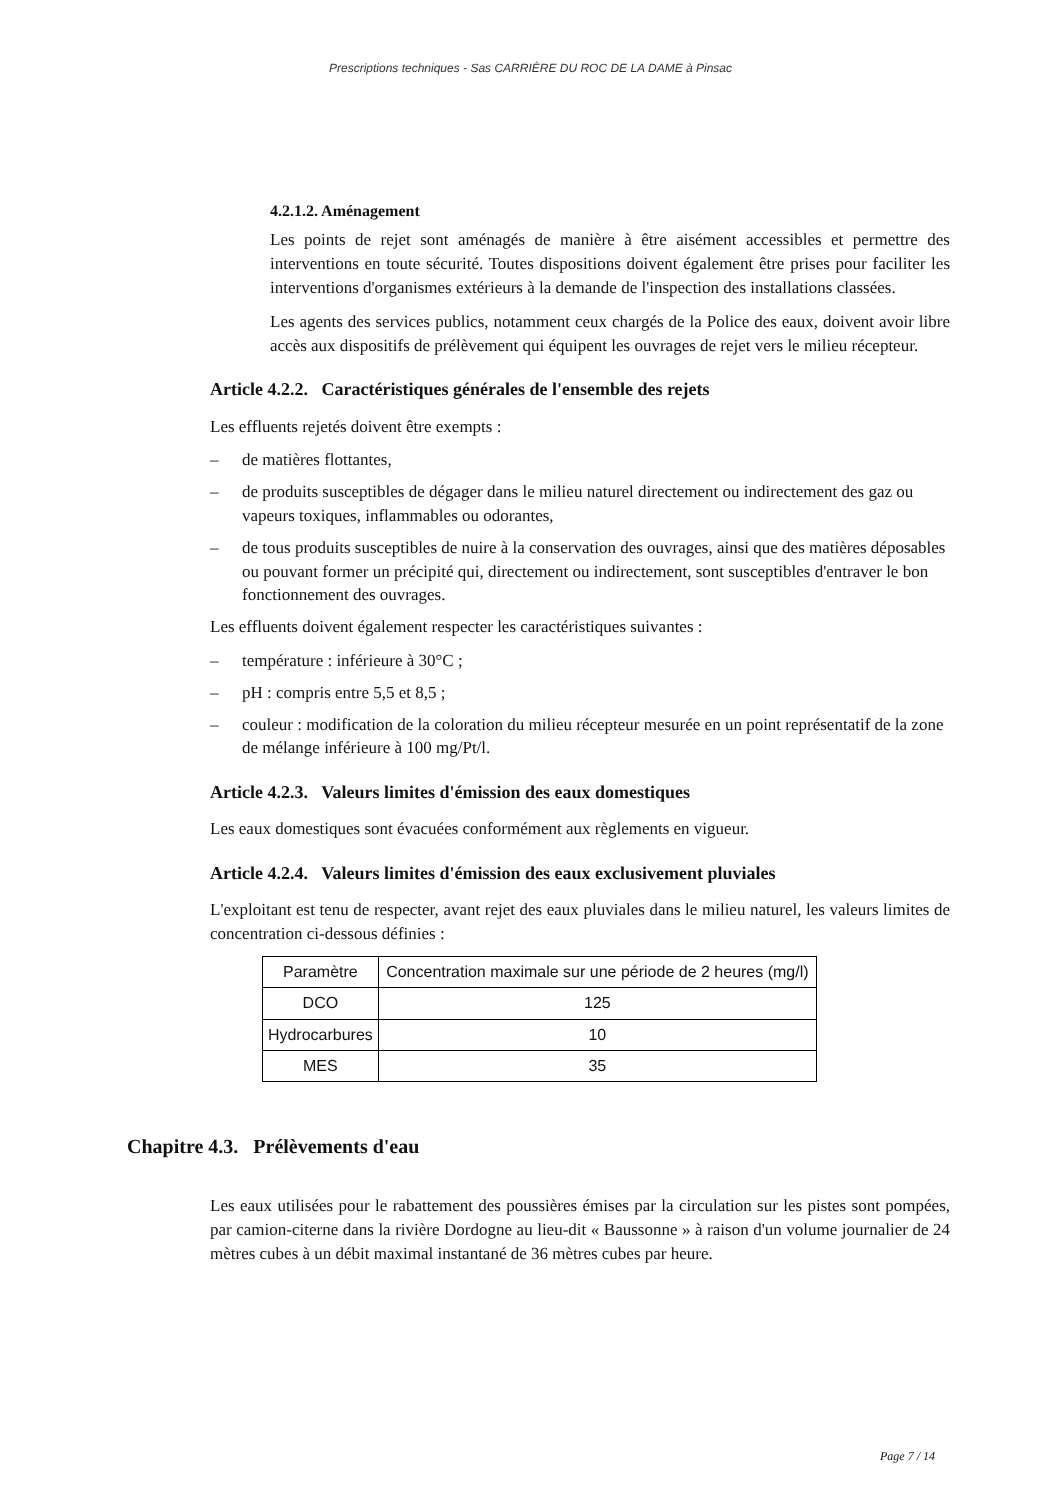Prescriptions techniques - Sas CARRIÈRE DU ROC DE LA DAME à Pinsac
4.2.1.2. Aménagement
Les points de rejet sont aménagés de manière à être aisément accessibles et permettre des interventions en toute sécurité. Toutes dispositions doivent également être prises pour faciliter les interventions d'organismes extérieurs à la demande de l'inspection des installations classées.
Les agents des services publics, notamment ceux chargés de la Police des eaux, doivent avoir libre accès aux dispositifs de prélèvement qui équipent les ouvrages de rejet vers le milieu récepteur.
Article 4.2.2. Caractéristiques générales de l'ensemble des rejets
Les effluents rejetés doivent être exempts :
– de matières flottantes,
– de produits susceptibles de dégager dans le milieu naturel directement ou indirectement des gaz ou vapeurs toxiques, inflammables ou odorantes,
– de tous produits susceptibles de nuire à la conservation des ouvrages, ainsi que des matières déposables ou pouvant former un précipité qui, directement ou indirectement, sont susceptibles d'entraver le bon fonctionnement des ouvrages.
Les effluents doivent également respecter les caractéristiques suivantes :
– température : inférieure à 30°C ;
– pH : compris entre 5,5 et 8,5 ;
– couleur : modification de la coloration du milieu récepteur mesurée en un point représentatif de la zone de mélange inférieure à 100 mg/Pt/l.
Article 4.2.3. Valeurs limites d'émission des eaux domestiques
Les eaux domestiques sont évacuées conformément aux règlements en vigueur.
Article 4.2.4. Valeurs limites d'émission des eaux exclusivement pluviales
L'exploitant est tenu de respecter, avant rejet des eaux pluviales dans le milieu naturel, les valeurs limites de concentration ci-dessous définies :
| Paramètre | Concentration maximale sur une période de 2 heures (mg/l) |
| --- | --- |
| DCO | 125 |
| Hydrocarbures | 10 |
| MES | 35 |
Chapitre 4.3. Prélèvements d'eau
Les eaux utilisées pour le rabattement des poussières émises par la circulation sur les pistes sont pompées, par camion-citerne dans la rivière Dordogne au lieu-dit « Baussonne » à raison d'un volume journalier de 24 mètres cubes à un débit maximal instantané de 36 mètres cubes par heure.
Page 7 / 14